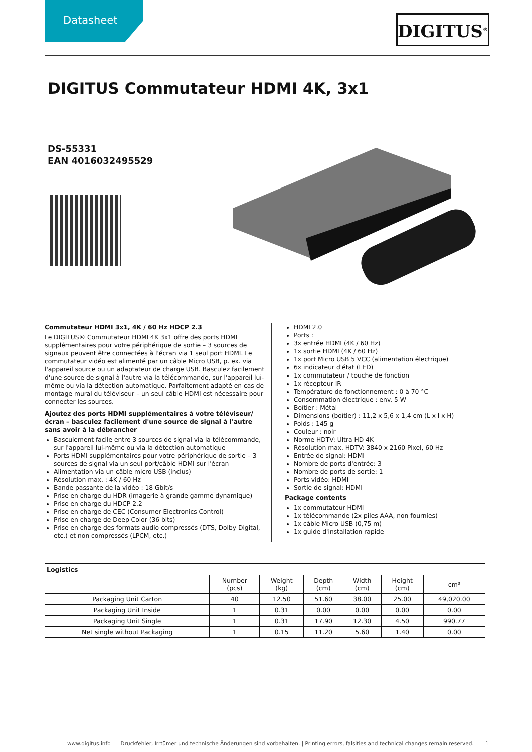Datasheet
DIGITUS<sup>®</sup>
DIGITUS Commutateur HDMI 4K, 3x1
DS-55331
EAN 4016032495529
Commutateur HDMI 3x1, 4K / 60 Hz HDCP 2.3
Le DIGITUS® Commutateur HDMI 4K 3x1 offre des ports HDMI supplémentaires pour votre périphérique de sortie – 3 sources de signaux peuvent être connectées à l'écran via 1 seul port HDMI. Le commutateur vidéo est alimenté par un câble Micro USB, p. ex. via l'appareil source ou un adaptateur de charge USB. Basculez facilement d'une source de signal à l'autre via la télécommande, sur l'appareil lui-même ou via la détection automatique. Parfaitement adapté en cas de montage mural du téléviseur – un seul câble HDMI est nécessaire pour connecter les sources.
Ajoutez des ports HDMI supplémentaires à votre téléviseur/écran – basculez facilement d'une source de signal à l'autre sans avoir à la débrancher
Basculement facile entre 3 sources de signal via la télécommande, sur l'appareil lui-même ou via la détection automatique
Ports HDMI supplémentaires pour votre périphérique de sortie – 3 sources de signal via un seul port/câble HDMI sur l'écran
Alimentation via un câble micro USB (inclus)
Résolution max. : 4K / 60 Hz
Bande passante de la vidéo : 18 Gbit/s
Prise en charge du HDR (imagerie à grande gamme dynamique)
Prise en charge du HDCP 2.2
Prise en charge de CEC (Consumer Electronics Control)
Prise en charge de Deep Color (36 bits)
Prise en charge des formats audio compressés (DTS, Dolby Digital, etc.) et non compressés (LPCM, etc.)
HDMI 2.0
Ports :
3x entrée HDMI (4K / 60 Hz)
1x sortie HDMI (4K / 60 Hz)
1x port Micro USB 5 VCC (alimentation électrique)
6x indicateur d'état (LED)
1x commutateur / touche de fonction
1x récepteur IR
Température de fonctionnement : 0 à 70 °C
Consommation électrique : env. 5 W
Boîtier : Métal
Dimensions (boîtier) : 11,2 x 5,6 x 1,4 cm (L x l x H)
Poids : 145 g
Couleur : noir
Norme HDTV: Ultra HD 4K
Résolution max. HDTV: 3840 x 2160 Pixel, 60 Hz
Entrée de signal: HDMI
Nombre de ports d'entrée: 3
Nombre de ports de sortie: 1
Ports vidéo: HDMI
Sortie de signal: HDMI
Package contents
1x commutateur HDMI
1x télécommande (2x piles AAA, non fournies)
1x câble Micro USB (0,75 m)
1x guide d'installation rapide
| Logistics | | | | | | |
| --- | --- | --- | --- | --- | --- | --- |
| | Number (pcs) | Weight (kg) | Depth (cm) | Width (cm) | Height (cm) | cm³ |
| Packaging Unit Carton | 40 | 12.50 | 51.60 | 38.00 | 25.00 | 49,020.00 |
| Packaging Unit Inside | 1 | 0.31 | 0.00 | 0.00 | 0.00 | 0.00 |
| Packaging Unit Single | 1 | 0.31 | 17.90 | 12.30 | 4.50 | 990.77 |
| Net single without Packaging | 1 | 0.15 | 11.20 | 5.60 | 1.40 | 0.00 |
www.digitus.info Druckfehler, Irrtümer und technische Änderungen sind vorbehalten. | Printing errors, falsities and technical changes remain reserved. 1